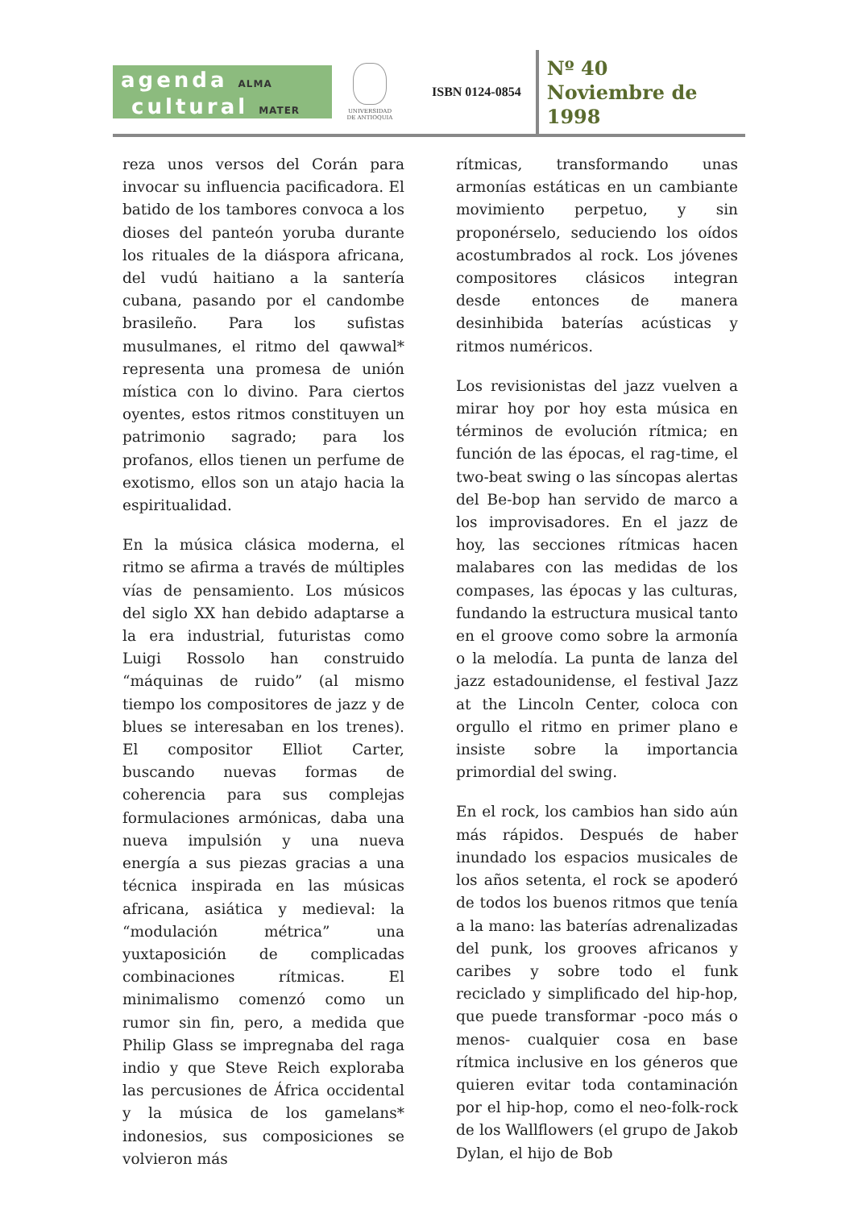agenda ALMA
cultural MATER
UNIVERSIDAD
DE ANTIOQUIA
ISBN 0124-0854
Nº 40
Noviembre de
1998
reza unos versos del Corán para invocar su influencia pacificadora. El batido de los tambores convoca a los dioses del panteón yoruba durante los rituales de la diáspora africana, del vudú haitiano a la santería cubana, pasando por el candombe brasileño. Para los sufistas musulmanes, el ritmo del qawwal* representa una promesa de unión mística con lo divino. Para ciertos oyentes, estos ritmos constituyen un patrimonio sagrado; para los profanos, ellos tienen un perfume de exotismo, ellos son un atajo hacia la espiritualidad.
En la música clásica moderna, el ritmo se afirma a través de múltiples vías de pensamiento. Los músicos del siglo XX han debido adaptarse a la era industrial, futuristas como Luigi Rossolo han construido “máquinas de ruido” (al mismo tiempo los compositores de jazz y de blues se interesaban en los trenes). El compositor Elliot Carter, buscando nuevas formas de coherencia para sus complejas formulaciones armónicas, daba una nueva impulsión y una nueva energía a sus piezas gracias a una técnica inspirada en las músicas africana, asiática y medieval: la “modulación métrica” una yuxtaposición de complicadas combinaciones rítmicas. El minimalismo comenzó como un rumor sin fin, pero, a medida que Philip Glass se impregnaba del raga indio y que Steve Reich exploraba las percusiones de África occidental y la música de los gamelans* indonesios, sus composiciones se volvieron más
rítmicas, transformando unas armonías estáticas en un cambiante movimiento perpetuo, y sin proponérselo, seduciendo los oídos acostumbrados al rock. Los jóvenes compositores clásicos integran desde entonces de manera desinhibida baterías acústicas y ritmos numéricos.
Los revisionistas del jazz vuelven a mirar hoy por hoy esta música en términos de evolución rítmica; en función de las épocas, el rag-time, el two-beat swing o las síncopas alertas del Be-bop han servido de marco a los improvisadores. En el jazz de hoy, las secciones rítmicas hacen malabares con las medidas de los compases, las épocas y las culturas, fundando la estructura musical tanto en el groove como sobre la armonía o la melodía. La punta de lanza del jazz estadounidense, el festival Jazz at the Lincoln Center, coloca con orgullo el ritmo en primer plano e insiste sobre la importancia primordial del swing.
En el rock, los cambios han sido aún más rápidos. Después de haber inundado los espacios musicales de los años setenta, el rock se apoderó de todos los buenos ritmos que tenía a la mano: las baterías adrenalizadas del punk, los grooves africanos y caribes y sobre todo el funk reciclado y simplificado del hip-hop, que puede transformar -poco más o menos- cualquier cosa en base rítmica inclusive en los géneros que quieren evitar toda contaminación por el hip-hop, como el neo-folk-rock de los Wallflowers (el grupo de Jakob Dylan, el hijo de Bob